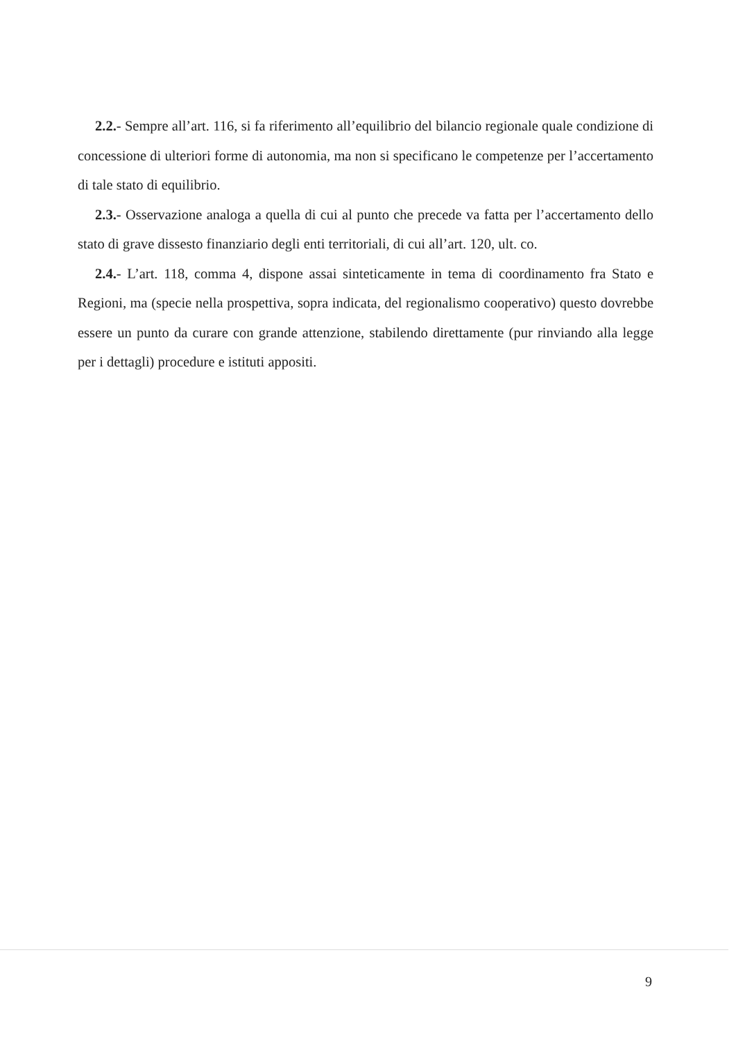2.2.- Sempre all’art. 116, si fa riferimento all’equilibrio del bilancio regionale quale condizione di concessione di ulteriori forme di autonomia, ma non si specificano le competenze per l’accertamento di tale stato di equilibrio.
2.3.- Osservazione analoga a quella di cui al punto che precede va fatta per l’accertamento dello stato di grave dissesto finanziario degli enti territoriali, di cui all’art. 120, ult. co.
2.4.- L’art. 118, comma 4, dispone assai sinteticamente in tema di coordinamento fra Stato e Regioni, ma (specie nella prospettiva, sopra indicata, del regionalismo cooperativo) questo dovrebbe essere un punto da curare con grande attenzione, stabilendo direttamente (pur rinviando alla legge per i dettagli) procedure e istituti appositi.
9